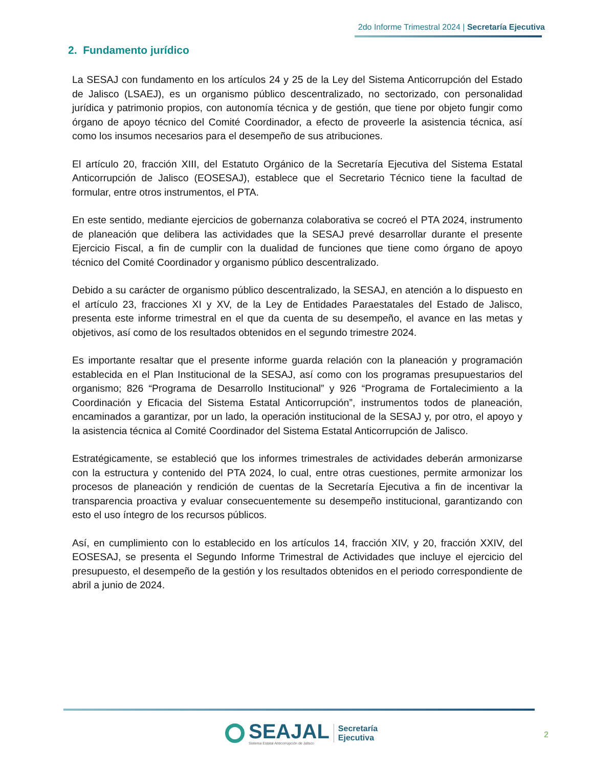2do Informe Trimestral 2024 | Secretaría Ejecutiva
2. Fundamento jurídico
La SESAJ con fundamento en los artículos 24 y 25 de la Ley del Sistema Anticorrupción del Estado de Jalisco (LSAEJ), es un organismo público descentralizado, no sectorizado, con personalidad jurídica y patrimonio propios, con autonomía técnica y de gestión, que tiene por objeto fungir como órgano de apoyo técnico del Comité Coordinador, a efecto de proveerle la asistencia técnica, así como los insumos necesarios para el desempeño de sus atribuciones.
El artículo 20, fracción XIII, del Estatuto Orgánico de la Secretaría Ejecutiva del Sistema Estatal Anticorrupción de Jalisco (EOSESAJ), establece que el Secretario Técnico tiene la facultad de formular, entre otros instrumentos, el PTA.
En este sentido, mediante ejercicios de gobernanza colaborativa se cocreó el PTA 2024, instrumento de planeación que delibera las actividades que la SESAJ prevé desarrollar durante el presente Ejercicio Fiscal, a fin de cumplir con la dualidad de funciones que tiene como órgano de apoyo técnico del Comité Coordinador y organismo público descentralizado.
Debido a su carácter de organismo público descentralizado, la SESAJ, en atención a lo dispuesto en el artículo 23, fracciones XI y XV, de la Ley de Entidades Paraestatales del Estado de Jalisco, presenta este informe trimestral en el que da cuenta de su desempeño, el avance en las metas y objetivos, así como de los resultados obtenidos en el segundo trimestre 2024.
Es importante resaltar que el presente informe guarda relación con la planeación y programación establecida en el Plan Institucional de la SESAJ, así como con los programas presupuestarios del organismo; 826 “Programa de Desarrollo Institucional” y 926 “Programa de Fortalecimiento a la Coordinación y Eficacia del Sistema Estatal Anticorrupción”, instrumentos todos de planeación, encaminados a garantizar, por un lado, la operación institucional de la SESAJ y, por otro, el apoyo y la asistencia técnica al Comité Coordinador del Sistema Estatal Anticorrupción de Jalisco.
Estratégicamente, se estableció que los informes trimestrales de actividades deberán armonizarse con la estructura y contenido del PTA 2024, lo cual, entre otras cuestiones, permite armonizar los procesos de planeación y rendición de cuentas de la Secretaría Ejecutiva a fin de incentivar la transparencia proactiva y evaluar consecuentemente su desempeño institucional, garantizando con esto el uso íntegro de los recursos públicos.
Así, en cumplimiento con lo establecido en los artículos 14, fracción XIV, y 20, fracción XXIV, del EOSESAJ, se presenta el Segundo Informe Trimestral de Actividades que incluye el ejercicio del presupuesto, el desempeño de la gestión y los resultados obtenidos en el periodo correspondiente de abril a junio de 2024.
SEAJAL
Sistema Estatal Anticorrupción de Jalisco
Secretaría
Ejecutiva
2